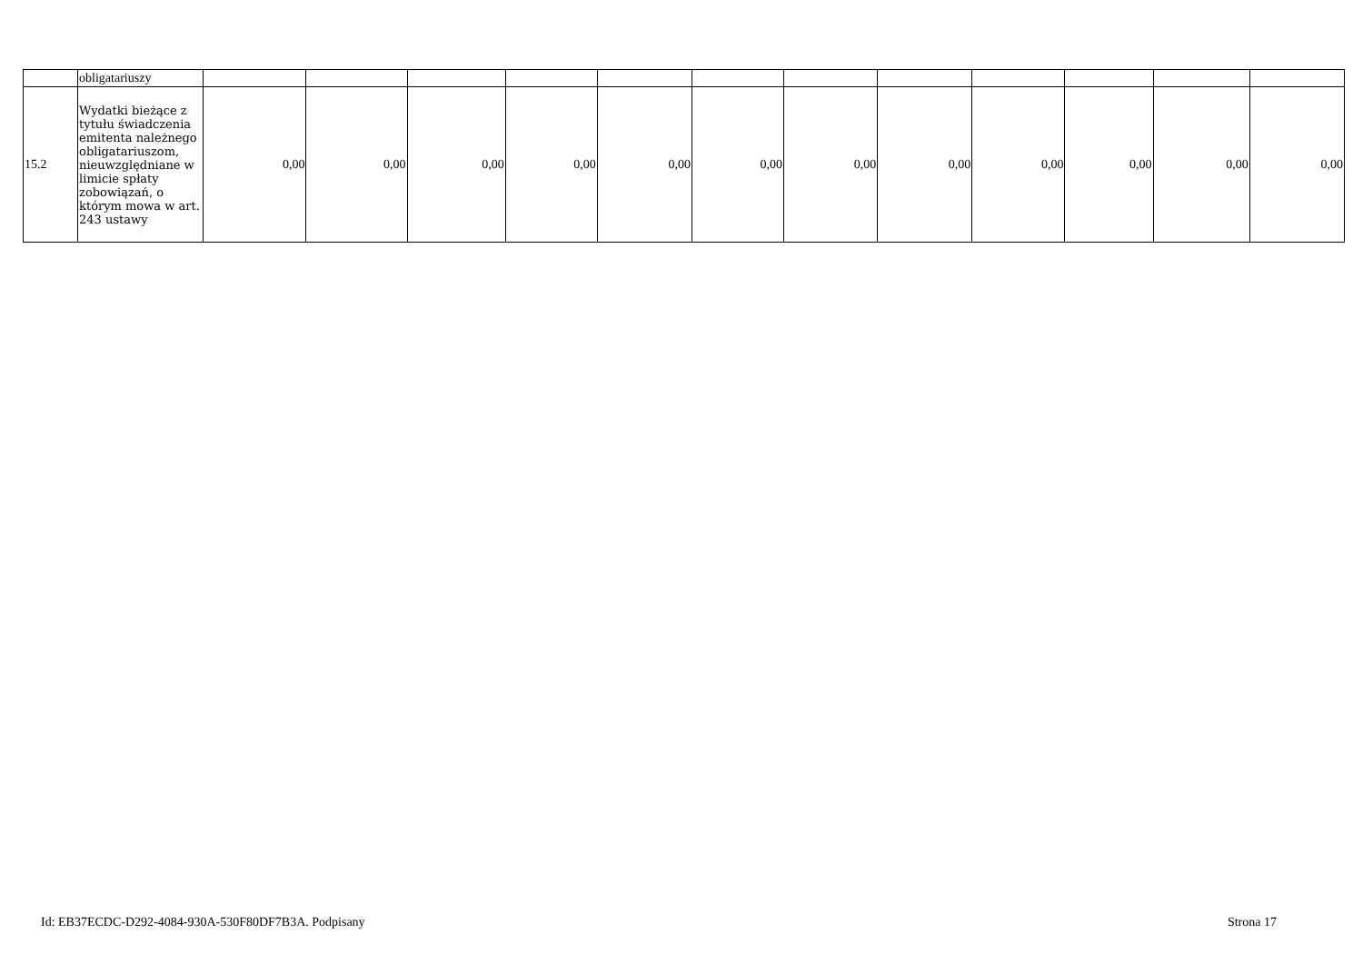| | obligatariuszy | | | | | | | | | | | | |
| 15.2 | Wydatki bieżące z tytułu świadczenia emitenta należnego obligatariuszom, nieuwzględniane w limicie spłaty zobowiązań, o którym mowa w art. 243 ustawy | 0,00 | 0,00 | 0,00 | 0,00 | 0,00 | 0,00 | 0,00 | 0,00 | 0,00 | 0,00 | 0,00 | 0,00 |
Id: EB37ECDC-D292-4084-930A-530F80DF7B3A. Podpisany Strona 17